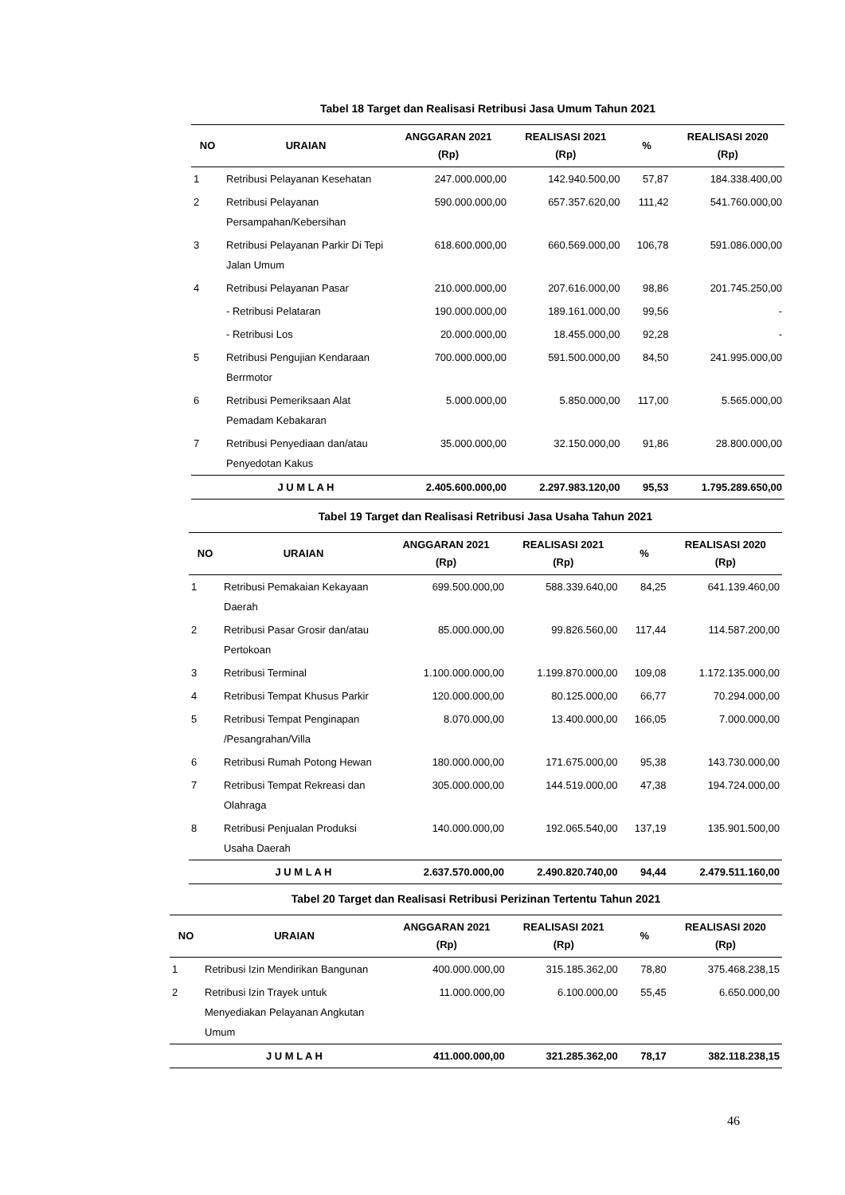Tabel 18 Target dan Realisasi Retribusi Jasa Umum Tahun 2021
| NO | URAIAN | ANGGARAN 2021 (Rp) | REALISASI 2021 (Rp) | % | REALISASI 2020 (Rp) |
| --- | --- | --- | --- | --- | --- |
| 1 | Retribusi Pelayanan Kesehatan | 247.000.000,00 | 142.940.500,00 | 57,87 | 184.338.400,00 |
| 2 | Retribusi Pelayanan Persampahan/Kebersihan | 590.000.000,00 | 657.357.620,00 | 111,42 | 541.760.000,00 |
| 3 | Retribusi Pelayanan Parkir Di Tepi Jalan Umum | 618.600.000,00 | 660.569.000,00 | 106,78 | 591.086.000,00 |
| 4 | Retribusi Pelayanan Pasar | 210.000.000,00 | 207.616.000,00 | 98,86 | 201.745.250,00 |
| | - Retribusi Pelataran | 190.000.000,00 | 189.161.000,00 | 99,56 | - |
| | - Retribusi Los | 20.000.000,00 | 18.455.000,00 | 92,28 | - |
| 5 | Retribusi Pengujian Kendaraan Berrmotor | 700.000.000,00 | 591.500.000,00 | 84,50 | 241.995.000,00 |
| 6 | Retribusi Pemeriksaan Alat Pemadam Kebakaran | 5.000.000,00 | 5.850.000,00 | 117,00 | 5.565.000,00 |
| 7 | Retribusi Penyediaan dan/atau Penyedotan Kakus | 35.000.000,00 | 32.150.000,00 | 91,86 | 28.800.000,00 |
| | J U M L A H | 2.405.600.000,00 | 2.297.983.120,00 | 95,53 | 1.795.289.650,00 |
Tabel 19 Target dan Realisasi Retribusi Jasa Usaha Tahun 2021
| NO | URAIAN | ANGGARAN 2021 (Rp) | REALISASI 2021 (Rp) | % | REALISASI 2020 (Rp) |
| --- | --- | --- | --- | --- | --- |
| 1 | Retribusi Pemakaian Kekayaan Daerah | 699.500.000,00 | 588.339.640,00 | 84,25 | 641.139.460,00 |
| 2 | Retribusi Pasar Grosir dan/atau Pertokoan | 85.000.000,00 | 99.826.560,00 | 117,44 | 114.587.200,00 |
| 3 | Retribusi Terminal | 1.100.000.000,00 | 1.199.870.000,00 | 109,08 | 1.172.135.000,00 |
| 4 | Retribusi Tempat Khusus Parkir | 120.000.000,00 | 80.125.000,00 | 66,77 | 70.294.000,00 |
| 5 | Retribusi Tempat Penginapan /Pesangrahan/Villa | 8.070.000,00 | 13.400.000,00 | 166,05 | 7.000.000,00 |
| 6 | Retribusi Rumah Potong Hewan | 180.000.000,00 | 171.675.000,00 | 95,38 | 143.730.000,00 |
| 7 | Retribusi Tempat Rekreasi dan Olahraga | 305.000.000,00 | 144.519.000,00 | 47,38 | 194.724.000,00 |
| 8 | Retribusi Penjualan Produksi Usaha Daerah | 140.000.000,00 | 192.065.540,00 | 137,19 | 135.901.500,00 |
| | J U M L A H | 2.637.570.000,00 | 2.490.820.740,00 | 94,44 | 2.479.511.160,00 |
Tabel 20 Target dan Realisasi Retribusi Perizinan Tertentu Tahun 2021
| NO | URAIAN | ANGGARAN 2021 (Rp) | REALISASI 2021 (Rp) | % | REALISASI 2020 (Rp) |
| --- | --- | --- | --- | --- | --- |
| 1 | Retribusi Izin Mendirikan Bangunan | 400.000.000,00 | 315.185.362,00 | 78,80 | 375.468.238,15 |
| 2 | Retribusi Izin Trayek untuk Menyediakan Pelayanan Angkutan Umum | 11.000.000,00 | 6.100.000,00 | 55,45 | 6.650.000,00 |
| | J U M L A H | 411.000.000,00 | 321.285.362,00 | 78,17 | 382.118.238,15 |
46